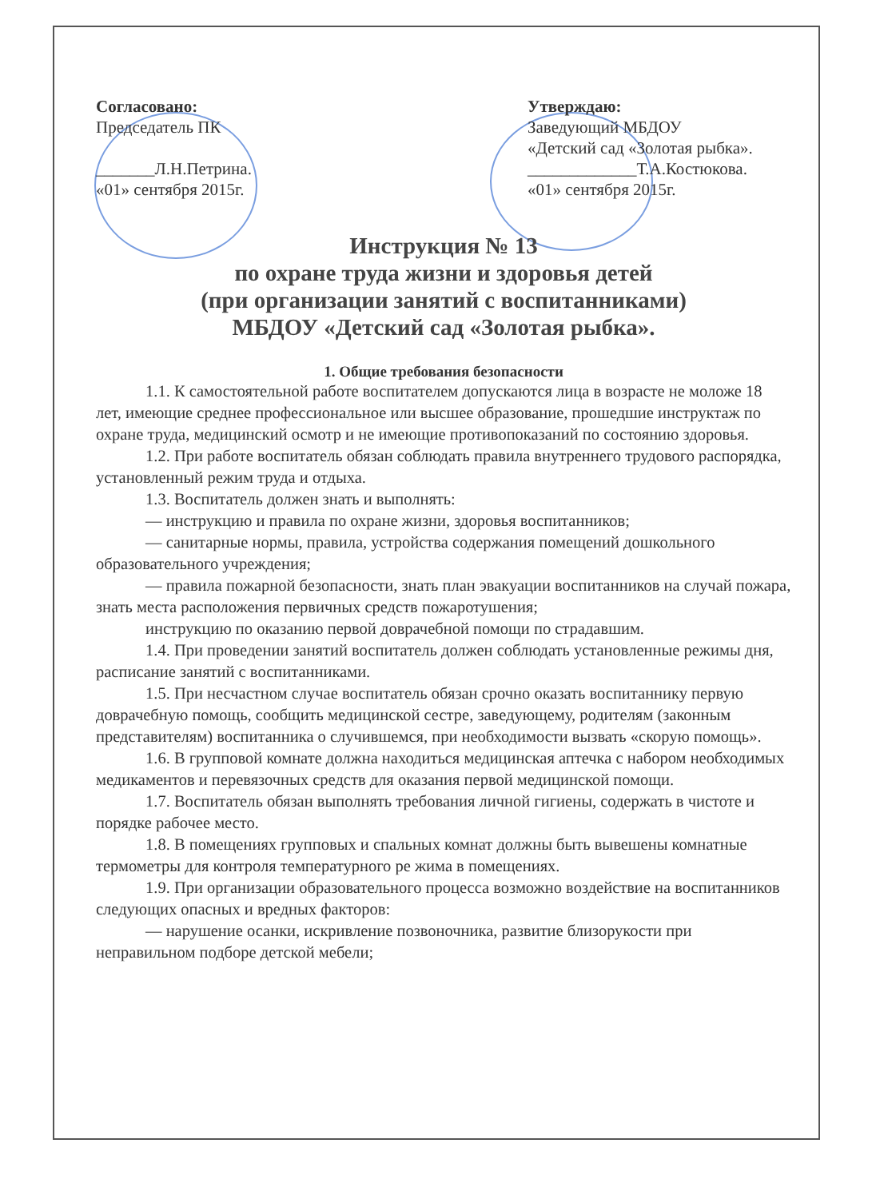Согласовано:
Председатель ПК
_______Л.Н.Петрина.
«01» сентября 2015г.
Утверждаю:
Заведующий МБДОУ
«Детский сад «Золотая рыбка».
_____________Т.А.Костюкова.
«01» сентября 2015г.
Инструкция № 13
по охране труда жизни и здоровья детей
(при организации занятий с воспитанниками)
МБДОУ «Детский сад «Золотая рыбка».
1. Общие требования безопасности
1.1. К самостоятельной работе воспитателем допускаются лица в возрасте не моложе 18 лет, имеющие среднее профессиональное или высшее образование, прошедшие инструктаж по охране труда, медицинский осмотр и не имеющие противопоказаний по состоянию здоровья.
1.2. При работе воспитатель обязан соблюдать правила внутреннего трудового распорядка, установленный режим труда и отдыха.
1.3. Воспитатель должен знать и выполнять:
— инструкцию и правила по охране жизни, здоровья воспитанников;
— санитарные нормы, правила, устройства содержания помещений дошкольного образовательного учреждения;
— правила пожарной безопасности, знать план эвакуации воспитанников на случай пожара, знать места расположения первичных средств пожаротушения;
инструкцию по оказанию первой доврачебной помощи по страдавшим.
1.4. При проведении занятий воспитатель должен соблюдать установленные режимы дня, расписание занятий с воспитанниками.
1.5. При несчастном случае воспитатель обязан срочно оказать воспитаннику первую доврачебную помощь, сообщить медицинской сестре, заведующему, родителям (законным представителям) воспитанника о случившемся, при необходимости вызвать «скорую помощь».
1.6. В групповой комнате должна находиться медицинская аптечка с набором необходимых медикаментов и перевязочных средств для оказания первой медицинской помощи.
1.7. Воспитатель обязан выполнять требования личной гигиены, содержать в чистоте и порядке рабочее место.
1.8. В помещениях групповых и спальных комнат должны быть вывешены комнатные термометры для контроля температурного ре жима в помещениях.
1.9. При организации образовательного процесса возможно воздействие на воспитанников следующих опасных и вредных факторов:
— нарушение осанки, искривление позвоночника, развитие близорукости при неправильном подборе детской мебели;